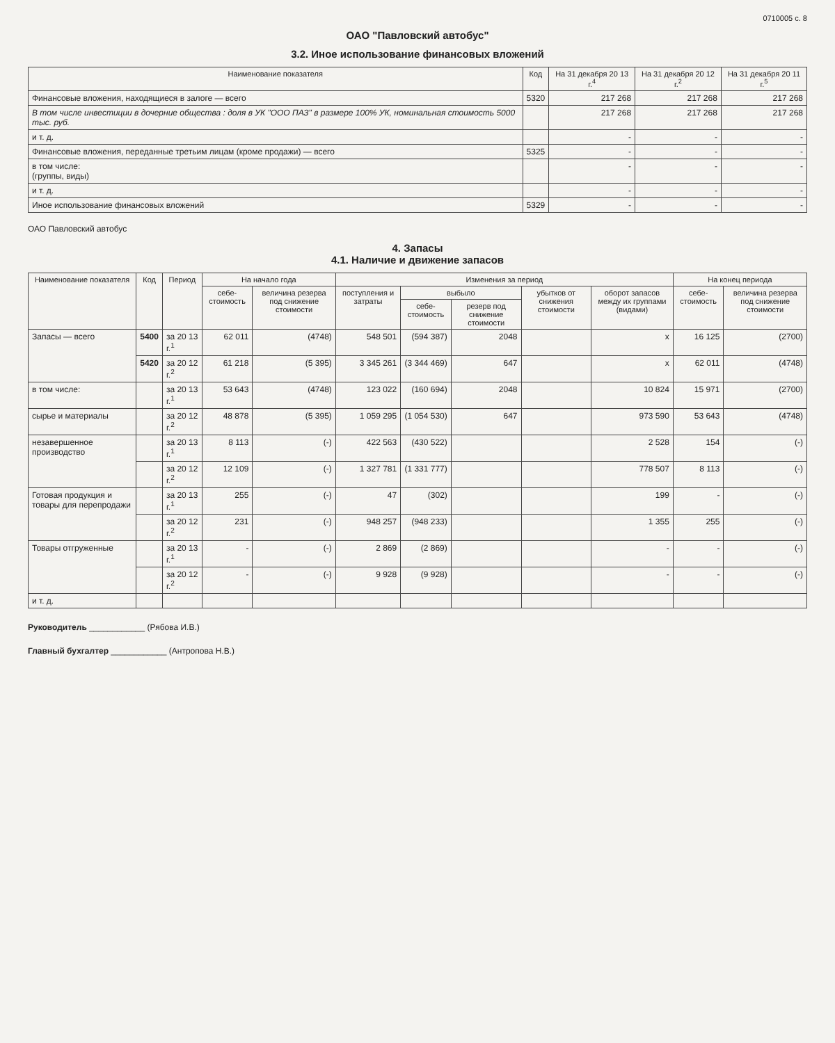0710005 с. 8
ОАО "Павловский автобус"
3.2. Иное использование финансовых вложений
| Наименование показателя | Код | На 31 декабря 20 13 г.<sup>4</sup> | На 31 декабря 20 12 г.<sup>2</sup> | На 31 декабря 20 11 г.<sup>5</sup> |
| --- | --- | --- | --- | --- |
| Финансовые вложения, находящиеся в залоге — всего | 5320 | 217 268 | 217 268 | 217 268 |
| В том числе инвестиции в дочерние общества : доля в УК "ООО ПАЗ" в размере 100% УК, номинальная стоимость 5000 тыс. руб. | | 217 268 | 217 268 | 217 268 |
| и т. д. | | - | - | - |
| Финансовые вложения, переданные третьим лицам (кроме продажи) — всего | 5325 | - | - | - |
| в том числе: (группы, виды) | | - | - | - |
| и т. д. | | - | - | - |
| Иное использование финансовых вложений | 5329 | - | - | - |
ОАО Павловский автобус
4. Запасы
4.1. Наличие и движение запасов
| Наименование показателя | Код | Период | На начало года | | Изменения за период | | | | | На конец периода | |
| --- | --- | --- | --- | --- | --- | --- | --- | --- | --- | --- | --- |
| | | | себе-стоимость | величина резерва под снижение стоимости | поступления и затраты | выбыло | | убытков от снижения стоимости | оборот запасов между их группами (видами) | себе-стоимость | величина резерва под снижение стоимости |
| | | | | | | себе-стоимость | резерв под снижение стоимости | | | | |
| Запасы — всего | 5400 | за 20 13 г.<sup>1</sup> | 62 011 | (4748) | 548 501 | (594 387) | 2048 | | х | 16 125 | (2700) |
| | 5420 | за 20 12 г.<sup>2</sup> | 61 218 | (5 395) | 3 345 261 | (3 344 469) | 647 | | х | 62 011 | (4748) |
| в том числе: | | за 20 13 г.<sup>1</sup> | 53 643 | (4748) | 123 022 | (160 694) | 2048 | | 10 824 | 15 971 | (2700) |
| сырье и материалы | | за 20 12 г.<sup>2</sup> | 48 878 | (5 395) | 1 059 295 | (1 054 530) | 647 | | 973 590 | 53 643 | (4748) |
| незавершенное производство | | за 20 13 г.<sup>1</sup> | 8 113 | (-) | 422 563 | (430 522) | | | 2 528 | 154 | (-) |
| | | за 20 12 г.<sup>2</sup> | 12 109 | (-) | 1 327 781 | (1 331 777) | | | 778 507 | 8 113 | (-) |
| Готовая продукция и товары для перепродажи | | за 20 13 г.<sup>1</sup> | 255 | (-) | 47 | (302) | | | 199 | - | (-) |
| | | за 20 12 г.<sup>2</sup> | 231 | (-) | 948 257 | (948 233) | | | 1 355 | 255 | (-) |
| Товары отгруженные | | за 20 13 г.<sup>1</sup> | - | (-) | 2 869 | (2 869) | | | - | - | (-) |
| | | за 20 12 г.<sup>2</sup> | - | (-) | 9 928 | (9 928) | | | - | - | (-) |
| и т. д. | | | | | | | | | | | |
Руководитель ____________ (Рябова И.В.)
Главный бухгалтер ____________ (Антропова Н.В.)